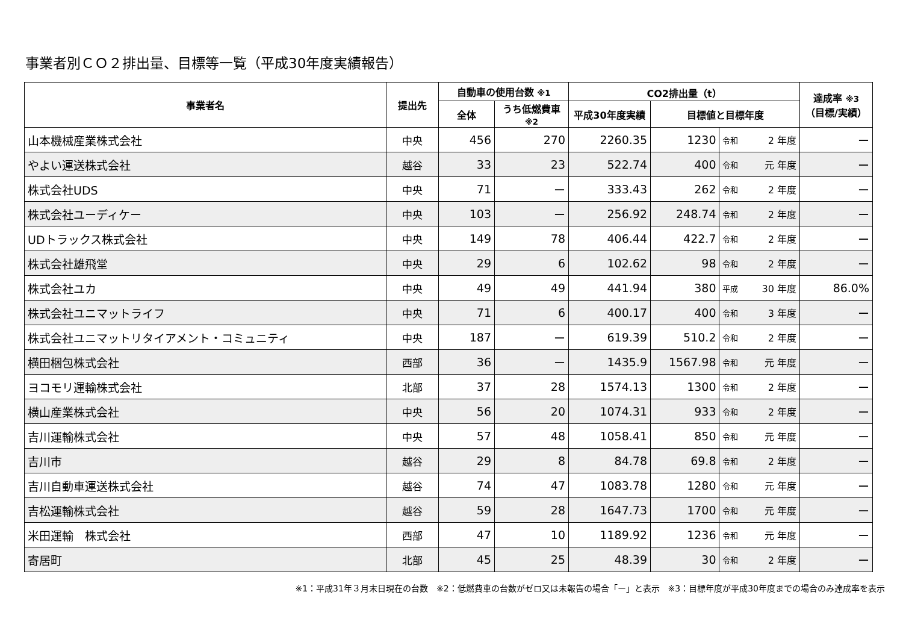事業者別ＣＯ２排出量、目標等一覧（平成30年度実績報告）
| 事業者名 | 提出先 | 自動車の使用台数 ※1 | | CO2排出量（t） | | | | 達成率 ※3 （目標/実績） |
| --- | --- | --- | --- | --- | --- | --- | --- | --- |
| | | 全体 | うち低燃費車 ※2 | 平成30年度実績 | 目標値と目標年度 | | | |
| 山本機械産業株式会社 | 中央 | 456 | 270 | 2260.35 | 1230 | 令和 | 2 年度 | ー |
| やよい運送株式会社 | 越谷 | 33 | 23 | 522.74 | 400 | 令和 | 元 年度 | ー |
| 株式会社UDS | 中央 | 71 | ー | 333.43 | 262 | 令和 | 2 年度 | ー |
| 株式会社ユーディケー | 中央 | 103 | ー | 256.92 | 248.74 | 令和 | 2 年度 | ー |
| UDトラックス株式会社 | 中央 | 149 | 78 | 406.44 | 422.7 | 令和 | 2 年度 | ー |
| 株式会社雄飛堂 | 中央 | 29 | 6 | 102.62 | 98 | 令和 | 2 年度 | ー |
| 株式会社ユカ | 中央 | 49 | 49 | 441.94 | 380 | 平成 | 30 年度 | 86.0% |
| 株式会社ユニマットライフ | 中央 | 71 | 6 | 400.17 | 400 | 令和 | 3 年度 | ー |
| 株式会社ユニマットリタイアメント・コミュニティ | 中央 | 187 | ー | 619.39 | 510.2 | 令和 | 2 年度 | ー |
| 横田梱包株式会社 | 西部 | 36 | ー | 1435.9 | 1567.98 | 令和 | 元 年度 | ー |
| ヨコモリ運輸株式会社 | 北部 | 37 | 28 | 1574.13 | 1300 | 令和 | 2 年度 | ー |
| 横山産業株式会社 | 中央 | 56 | 20 | 1074.31 | 933 | 令和 | 2 年度 | ー |
| 吉川運輸株式会社 | 中央 | 57 | 48 | 1058.41 | 850 | 令和 | 元 年度 | ー |
| 吉川市 | 越谷 | 29 | 8 | 84.78 | 69.8 | 令和 | 2 年度 | ー |
| 吉川自動車運送株式会社 | 越谷 | 74 | 47 | 1083.78 | 1280 | 令和 | 元 年度 | ー |
| 吉松運輸株式会社 | 越谷 | 59 | 28 | 1647.73 | 1700 | 令和 | 元 年度 | ー |
| 米田運輸 株式会社 | 西部 | 47 | 10 | 1189.92 | 1236 | 令和 | 元 年度 | ー |
| 寄居町 | 北部 | 45 | 25 | 48.39 | 30 | 令和 | 2 年度 | ー |
※1：平成31年３月末日現在の台数　※2：低燃費車の台数がゼロ又は未報告の場合「ー」と表示　※3：目標年度が平成30年度までの場合のみ達成率を表示